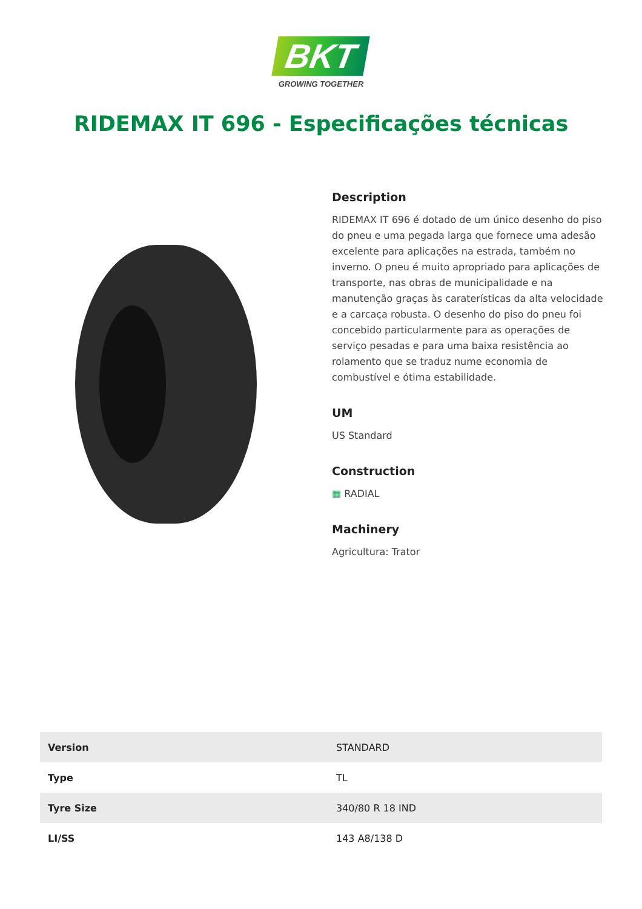BKT
GROWING TOGETHER
RIDEMAX IT 696 - Especificações técnicas
Description
RIDEMAX IT 696 é dotado de um único desenho do piso do pneu e uma pegada larga que fornece uma adesão excelente para aplicações na estrada, também no inverno. O pneu é muito apropriado para aplicações de transporte, nas obras de municipalidade e na manutenção graças às caraterísticas da alta velocidade e a carcaça robusta. O desenho do piso do pneu foi concebido particularmente para as operações de serviço pesadas e para uma baixa resistência ao rolamento que se traduz nume economia de combustível e ótima estabilidade.
UM
US Standard
Construction
▦ RADIAL
Machinery
Agricultura: Trator
| Version | STANDARD |
| Type | TL |
| Tyre Size | 340/80 R 18 IND |
| LI/SS | 143 A8/138 D |